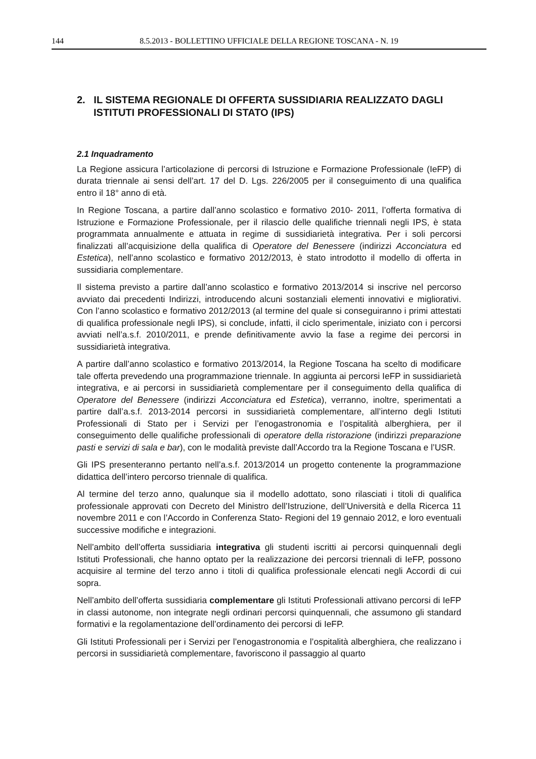144 8.5.2013 - BOLLETTINO UFFICIALE DELLA REGIONE TOSCANA - N. 19
2. IL SISTEMA REGIONALE DI OFFERTA SUSSIDIARIA REALIZZATO DAGLI ISTITUTI PROFESSIONALI DI STATO (IPS)
2.1 Inquadramento
La Regione assicura l’articolazione di percorsi di Istruzione e Formazione Professionale (IeFP) di durata triennale ai sensi dell’art. 17 del D. Lgs. 226/2005 per il conseguimento di una qualifica entro il 18° anno di età.
In Regione Toscana, a partire dall’anno scolastico e formativo 2010- 2011, l’offerta formativa di Istruzione e Formazione Professionale, per il rilascio delle qualifiche triennali negli IPS, è stata programmata annualmente e attuata in regime di sussidiarietà integrativa. Per i soli percorsi finalizzati all’acquisizione della qualifica di Operatore del Benessere (indirizzi Acconciatura ed Estetica), nell’anno scolastico e formativo 2012/2013, è stato introdotto il modello di offerta in sussidiaria complementare.
Il sistema previsto a partire dall’anno scolastico e formativo 2013/2014 si inscrive nel percorso avviato dai precedenti Indirizzi, introducendo alcuni sostanziali elementi innovativi e migliorativi. Con l’anno scolastico e formativo 2012/2013 (al termine del quale si conseguiranno i primi attestati di qualifica professionale negli IPS), si conclude, infatti, il ciclo sperimentale, iniziato con i percorsi avviati nell’a.s.f. 2010/2011, e prende definitivamente avvio la fase a regime dei percorsi in sussidiarietà integrativa.
A partire dall’anno scolastico e formativo 2013/2014, la Regione Toscana ha scelto di modificare tale offerta prevedendo una programmazione triennale. In aggiunta ai percorsi IeFP in sussidiarietà integrativa, e ai percorsi in sussidiarietà complementare per il conseguimento della qualifica di Operatore del Benessere (indirizzi Acconciatura ed Estetica), verranno, inoltre, sperimentati a partire dall’a.s.f. 2013-2014 percorsi in sussidiarietà complementare, all’interno degli Istituti Professionali di Stato per i Servizi per l’enogastronomia e l’ospitalità alberghiera, per il conseguimento delle qualifiche professionali di operatore della ristorazione (indirizzi preparazione pasti e servizi di sala e bar), con le modalità previste dall’Accordo tra la Regione Toscana e l’USR.
Gli IPS presenteranno pertanto nell’a.s.f. 2013/2014 un progetto contenente la programmazione didattica dell’intero percorso triennale di qualifica.
Al termine del terzo anno, qualunque sia il modello adottato, sono rilasciati i titoli di qualifica professionale approvati con Decreto del Ministro dell’Istruzione, dell’Università e della Ricerca 11 novembre 2011 e con l’Accordo in Conferenza Stato- Regioni del 19 gennaio 2012, e loro eventuali successive modifiche e integrazioni.
Nell’ambito dell’offerta sussidiaria integrativa gli studenti iscritti ai percorsi quinquennali degli Istituti Professionali, che hanno optato per la realizzazione dei percorsi triennali di IeFP, possono acquisire al termine del terzo anno i titoli di qualifica professionale elencati negli Accordi di cui sopra.
Nell’ambito dell’offerta sussidiaria complementare gli Istituti Professionali attivano percorsi di IeFP in classi autonome, non integrate negli ordinari percorsi quinquennali, che assumono gli standard formativi e la regolamentazione dell’ordinamento dei percorsi di IeFP.
Gli Istituti Professionali per i Servizi per l’enogastronomia e l’ospitalità alberghiera, che realizzano i percorsi in sussidiarietà complementare, favoriscono il passaggio al quarto